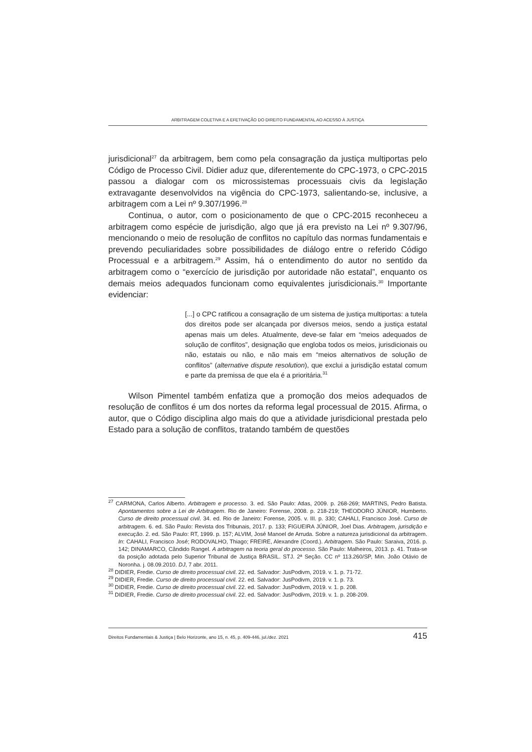ARBITRAGEM COLETIVA E A EFETIVAÇÃO DO DIREITO FUNDAMENTAL AO ACESSO À JUSTIÇA
jurisdicional<sup>27</sup> da arbitragem, bem como pela consagração da justiça multiportas pelo Código de Processo Civil. Didier aduz que, diferentemente do CPC-1973, o CPC-2015 passou a dialogar com os microssistemas processuais civis da legislação extravagante desenvolvidos na vigência do CPC-1973, salientando-se, inclusive, a arbitragem com a Lei nº 9.307/1996.<sup>28</sup>
Continua, o autor, com o posicionamento de que o CPC-2015 reconheceu a arbitragem como espécie de jurisdição, algo que já era previsto na Lei nº 9.307/96, mencionando o meio de resolução de conflitos no capítulo das normas fundamentais e prevendo peculiaridades sobre possibilidades de diálogo entre o referido Código Processual e a arbitragem.<sup>29</sup> Assim, há o entendimento do autor no sentido da arbitragem como o “exercício de jurisdição por autoridade não estatal”, enquanto os demais meios adequados funcionam como equivalentes jurisdicionais.<sup>30</sup> Importante evidenciar:
[...] o CPC ratificou a consagração de um sistema de justiça multiportas: a tutela dos direitos pode ser alcançada por diversos meios, sendo a justiça estatal apenas mais um deles. Atualmente, deve-se falar em “meios adequados de solução de conflitos”, designação que engloba todos os meios, jurisdicionais ou não, estatais ou não, e não mais em “meios alternativos de solução de conflitos” (alternative dispute resolution), que exclui a jurisdição estatal comum e parte da premissa de que ela é a prioritária.<sup>31</sup>
Wilson Pimentel também enfatiza que a promoção dos meios adequados de resolução de conflitos é um dos nortes da reforma legal processual de 2015. Afirma, o autor, que o Código disciplina algo mais do que a atividade jurisdicional prestada pelo Estado para a solução de conflitos, tratando também de questões
<sup>27</sup> CARMONA, Carlos Alberto. Arbitragem e processo. 3. ed. São Paulo: Atlas, 2009. p. 268-269; MARTINS, Pedro Batista. Apontamentos sobre a Lei de Arbitragem. Rio de Janeiro: Forense, 2008. p. 218-219; THEODORO JÚNIOR, Humberto. Curso de direito processual civil. 34. ed. Rio de Janeiro: Forense, 2005. v. III. p. 330; CAHALI, Francisco José. Curso de arbitragem. 6. ed. São Paulo: Revista dos Tribunais, 2017. p. 133; FIGUEIRA JÚNIOR, Joel Dias. Arbitragem, jurisdição e execução. 2. ed. São Paulo: RT, 1999. p. 157; ALVIM, José Manoel de Arruda. Sobre a natureza jurisdicional da arbitragem. In: CAHALI, Francisco José; RODOVALHO, Thiago; FREIRE, Alexandre (Coord.). Arbitragem. São Paulo: Saraiva, 2016. p. 142; DINAMARCO, Cândido Rangel. A arbitragem na teoria geral do processo. São Paulo: Malheiros, 2013. p. 41. Trata-se da posição adotada pelo Superior Tribunal de Justiça BRASIL. STJ. 2ª Seção. CC nº 113.260/SP, Min. João Otávio de Noronha. j. 08.09.2010. DJ, 7 abr. 2011.
<sup>28</sup> DIDIER, Fredie. Curso de direito processual civil. 22. ed. Salvador: JusPodivm, 2019. v. 1. p. 71-72.
<sup>29</sup> DIDIER, Fredie. Curso de direito processual civil. 22. ed. Salvador: JusPodivm, 2019. v. 1. p. 73.
<sup>30</sup> DIDIER, Fredie. Curso de direito processual civil. 22. ed. Salvador: JusPodivm, 2019. v. 1. p. 208.
<sup>31</sup> DIDIER, Fredie. Curso de direito processual civil. 22. ed. Salvador: JusPodivm, 2019. v. 1. p. 208-209.
Direitos Fundamentais & Justiça | Belo Horizonte, ano 15, n. 45, p. 409-446, jul./dez. 2021 415